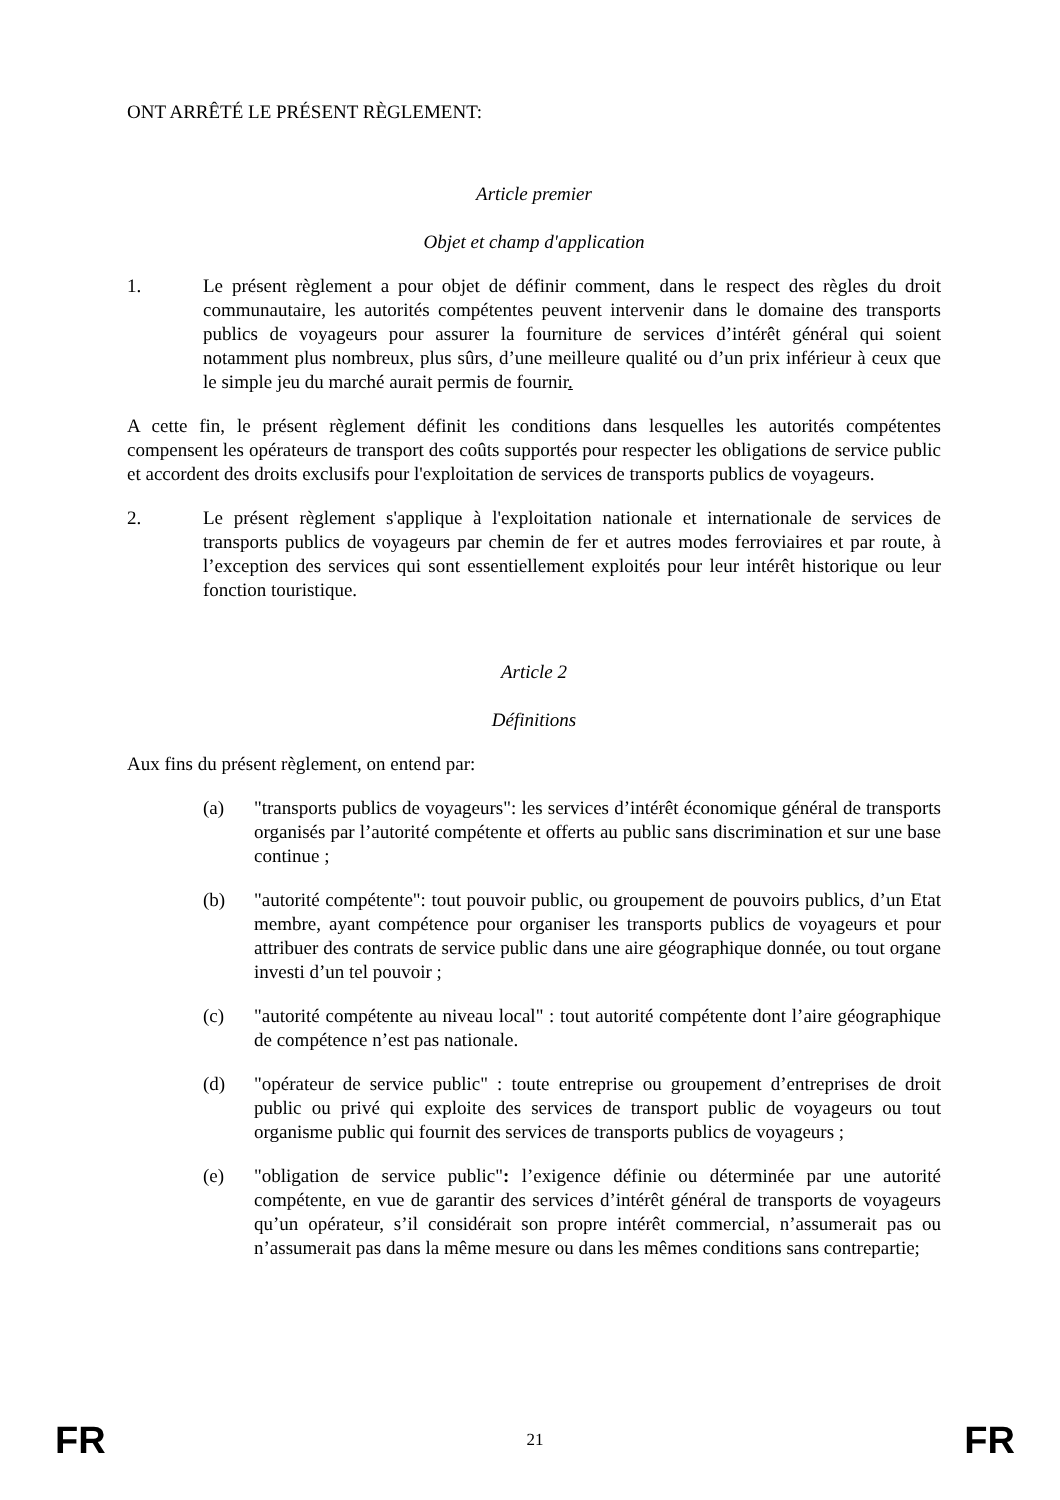ONT ARRÊTÉ LE PRÉSENT RÈGLEMENT:
Article premier
Objet et champ d'application
1. Le présent règlement a pour objet de définir comment, dans le respect des règles du droit communautaire, les autorités compétentes peuvent intervenir dans le domaine des transports publics de voyageurs pour assurer la fourniture de services d’intérêt général qui soient notamment plus nombreux, plus sûrs, d’une meilleure qualité ou d’un prix inférieur à ceux que le simple jeu du marché aurait permis de fournir.
A cette fin, le présent règlement définit les conditions dans lesquelles les autorités compétentes compensent les opérateurs de transport des coûts supportés pour respecter les obligations de service public et accordent des droits exclusifs pour l'exploitation de services de transports publics de voyageurs.
2. Le présent règlement s'applique à l'exploitation nationale et internationale de services de transports publics de voyageurs par chemin de fer et autres modes ferroviaires et par route, à l’exception des services qui sont essentiellement exploités pour leur intérêt historique ou leur fonction touristique.
Article 2
Définitions
Aux fins du présent règlement, on entend par:
(a) "transports publics de voyageurs": les services d’intérêt économique général de transports organisés par l’autorité compétente et offerts au public sans discrimination et sur une base continue ;
(b) "autorité compétente": tout pouvoir public, ou groupement de pouvoirs publics, d’un Etat membre, ayant compétence pour organiser les transports publics de voyageurs et pour attribuer des contrats de service public dans une aire géographique donnée, ou tout organe investi d’un tel pouvoir ;
(c) "autorité compétente au niveau local" : tout autorité compétente dont l’aire géographique de compétence n’est pas nationale.
(d) "opérateur de service public" : toute entreprise ou groupement d’entreprises de droit public ou privé qui exploite des services de transport public de voyageurs ou tout organisme public qui fournit des services de transports publics de voyageurs ;
(e) "obligation de service public": l’exigence définie ou déterminée par une autorité compétente, en vue de garantir des services d’intérêt général de transports de voyageurs qu’un opérateur, s’il considérait son propre intérêt commercial, n’assumerait pas ou n’assumerait pas dans la même mesure ou dans les mêmes conditions sans contrepartie;
FR 21 FR